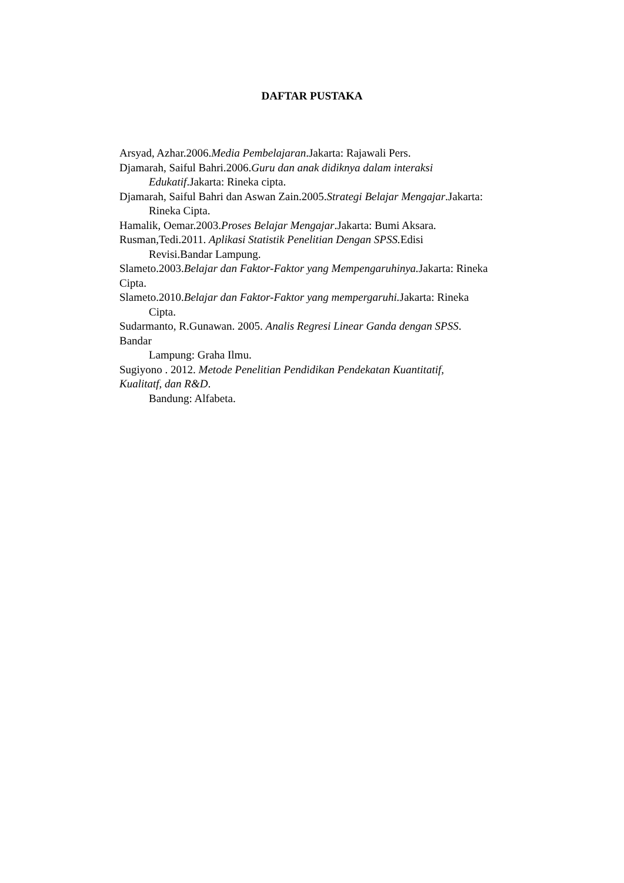DAFTAR PUSTAKA
Arsyad, Azhar.2006.Media Pembelajaran.Jakarta: Rajawali Pers.
Djamarah, Saiful Bahri.2006.Guru dan anak didiknya dalam interaksi
Edukatif.Jakarta: Rineka cipta.
Djamarah, Saiful Bahri dan Aswan Zain.2005.Strategi Belajar Mengajar.Jakarta:
Rineka Cipta.
Hamalik, Oemar.2003.Proses Belajar Mengajar.Jakarta: Bumi Aksara.
Rusman,Tedi.2011. Aplikasi Statistik Penelitian Dengan SPSS. Edisi
Revisi.Bandar Lampung.
Slameto.2003.Belajar dan Faktor-Faktor yang Mempengaruhinya. Jakarta: Rineka
Cipta.
Slameto.2010.Belajar dan Faktor-Faktor yang mempergaruhi. Jakarta: Rineka
Cipta.
Sudarmanto, R.Gunawan. 2005. Analis Regresi Linear Ganda dengan SPSS.
Bandar
Lampung: Graha Ilmu.
Sugiyono . 2012. Metode Penelitian Pendidikan Pendekatan Kuantitatif,
Kualitatf, dan R&D.
Bandung: Alfabeta.